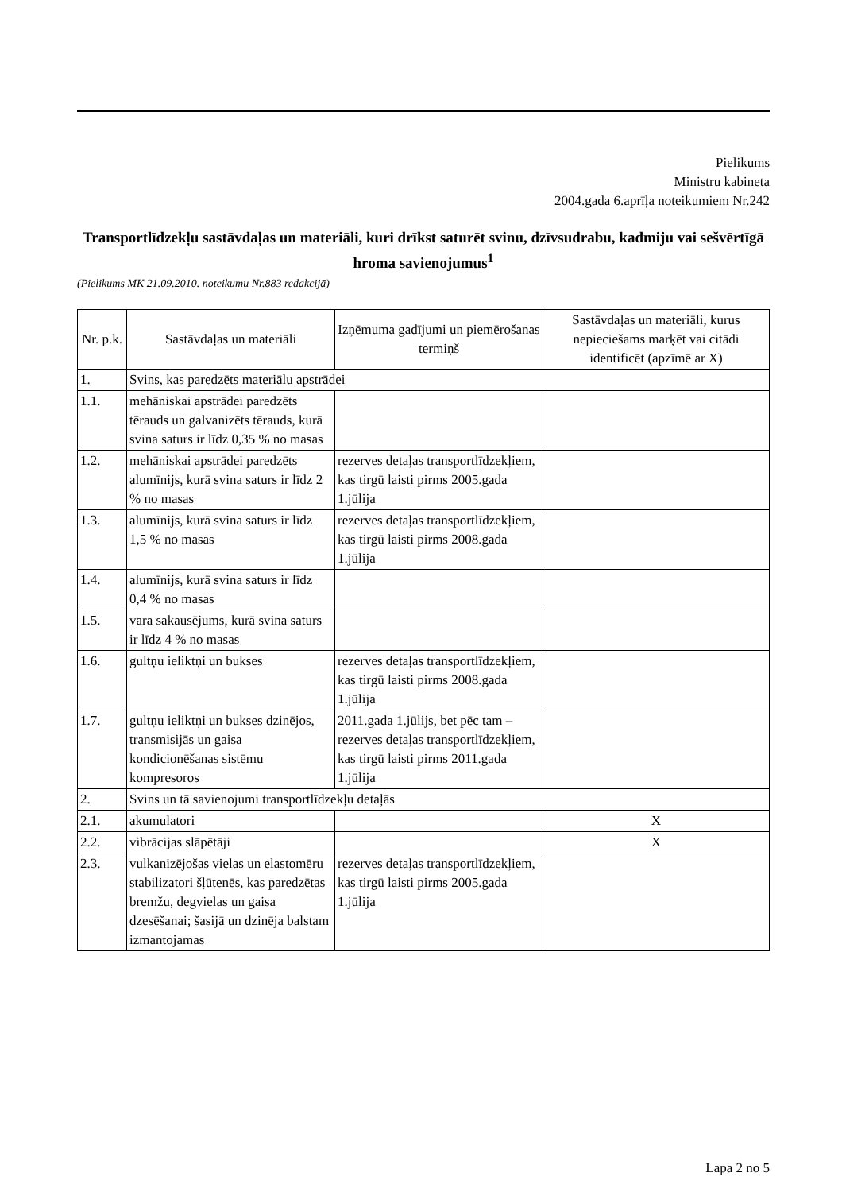Pielikums
Ministru kabineta
2004.gada 6.aprīļa noteikumiem Nr.242
Transportlīdzekļu sastāvdaļas un materiāli, kuri drīkst saturēt svinu, dzīvsudrabu, kadmiju vai sešvērtīgā hroma savienojumus<sup>1</sup>
(Pielikums MK 21.09.2010. noteikumu Nr.883 redakcijā)
| Nr. p.k. | Sastāvdaļas un materiāli | Izņēmuma gadījumi un piemērošanas termiņš | Sastāvdaļas un materiāli, kurus nepieciešams marķēt vai citādi identificēt (apzīmē ar X) |
| --- | --- | --- | --- |
| 1. | Svins, kas paredzēts materiālu apstrādei | | |
| 1.1. | mehāniskai apstrādei paredzēts tērauds un galvanizēts tērauds, kurā svina saturs ir līdz 0,35 % no masas | | |
| 1.2. | mehāniskai apstrādei paredzēts alumīnijs, kurā svina saturs ir līdz 2 % no masas | rezerves detaļas transportlīdzekļiem, kas tirgū laisti pirms 2005.gada 1.jūlija | |
| 1.3. | alumīnijs, kurā svina saturs ir līdz 1,5 % no masas | rezerves detaļas transportlīdzekļiem, kas tirgū laisti pirms 2008.gada 1.jūlija | |
| 1.4. | alumīnijs, kurā svina saturs ir līdz 0,4 % no masas | | |
| 1.5. | vara sakausējums, kurā svina saturs ir līdz 4 % no masas | | |
| 1.6. | gultņu ieliktņi un bukses | rezerves detaļas transportlīdzekļiem, kas tirgū laisti pirms 2008.gada 1.jūlija | |
| 1.7. | gultņu ieliktņi un bukses dzinējos, transmisijās un gaisa kondicionēšanas sistēmu kompresoros | 2011.gada 1.jūlijs, bet pēc tam – rezerves detaļas transportlīdzekļiem, kas tirgū laisti pirms 2011.gada 1.jūlija | |
| 2. | Svins un tā savienojumi transportlīdzekļu detaļās | | |
| 2.1. | akumulatori | | X |
| 2.2. | vibrācijas slāpētāji | | X |
| 2.3. | vulkanizējošas vielas un elastomēru stabilizatori šļūtenēs, kas paredzētas bremžu, degvielas un gaisa dzesēšanai; šasijā un dzinēja balstam izmantojamas | rezerves detaļas transportlīdzekļiem, kas tirgū laisti pirms 2005.gada 1.jūlija | |
Lapa 2 no 5